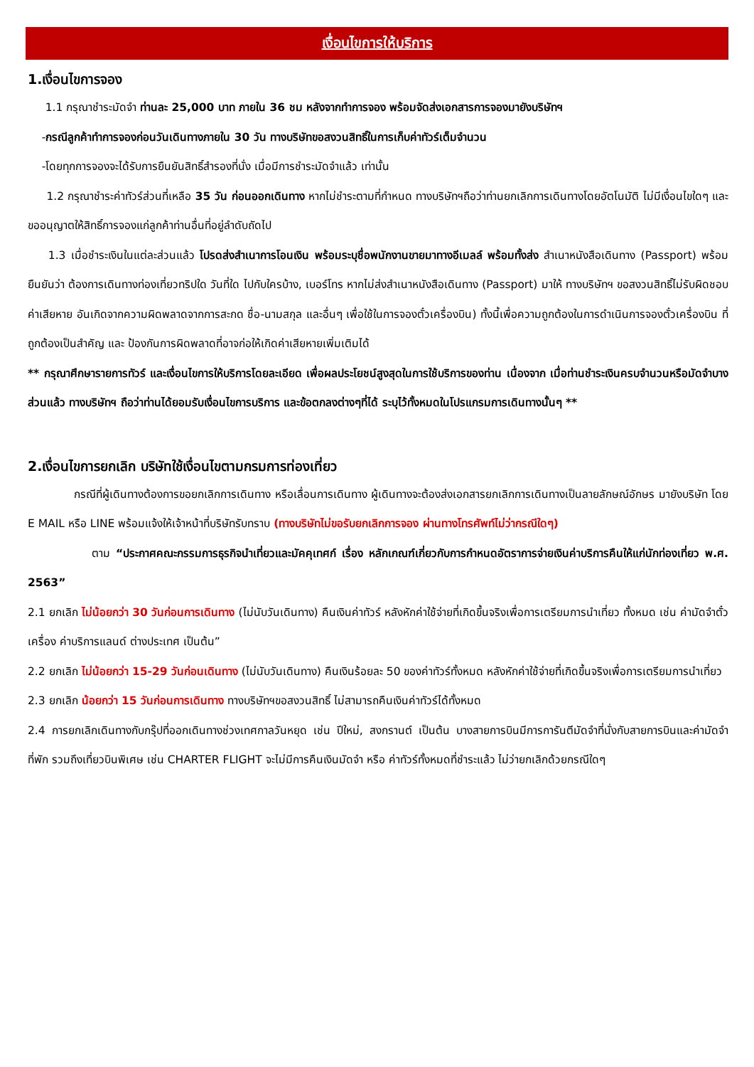เงื่อนไขการให้บริการ
1.เงื่อนไขการจอง
1.1 กรุณาชำระมัดจำ ท่านละ 25,000 บาท ภายใน 36 ชม หลังจากทำการจอง พร้อมจัดส่งเอกสารการจองมายังบริษัทฯ
-กรณีลูกค้าทำการจองก่อนวันเดินทางภายใน 30 วัน ทางบริษัทขอสงวนสิทธิ์ในการเก็บค่าทัวร์เต็มจำนวน
-โดยทุกการจองจะได้รับการยืนยันสิทธิ์สำรองที่นั่ง เมื่อมีการชำระมัดจำแล้ว เท่านั้น
1.2 กรุณาชำระค่าทัวร์ส่วนที่เหลือ 35 วัน ก่อนออกเดินทาง หากไม่ชำระตามที่กำหนด ทางบริษัทฯถือว่าท่านยกเลิกการเดินทางโดยอัตโนมัติ ไม่มีเงื่อนไขใดๆ และขออนุญาตให้สิทธิ์การจองแก่ลูกค้าท่านอื่นที่อยู่ลำดับถัดไป
1.3 เมื่อชำระเงินในแต่ละส่วนแล้ว โปรดส่งสำเนาการโอนเงิน พร้อมระบุชื่อพนักงานขายมาทางอีเมลล์ พร้อมทั้งส่ง สำเนาหนังสือเดินทาง (Passport) พร้อมยืนยันว่า ต้องการเดินทางท่องเที่ยวทริปใด วันที่ใด ไปกับใครบ้าง, เบอร์โทร หากไม่ส่งสำเนาหนังสือเดินทาง (Passport) มาให้ ทางบริษัทฯ ขอสงวนสิทธิ์ไม่รับผิดชอบค่าเสียหาย อันเกิดจากความผิดพลาดจากการสะกด ชื่อ-นามสกุล และอื่นๆ เพื่อใช้ในการจองตั๋วเครื่องบิน) ทั้งนี้เพื่อความถูกต้องในการดำเนินการจองตั๋วเครื่องบิน ที่ถูกต้องเป็นสำคัญ และ ป้องกันการผิดพลาดที่อาจก่อให้เกิดค่าเสียหายเพิ่มเติมได้
** กรุณาศึกษารายการทัวร์ และเงื่อนไขการให้บริการโดยละเอียด เพื่อผลประโยชน์สูงสุดในการใช้บริการของท่าน เนื่องจาก เมื่อท่านชำระเงินครบจำนวนหรือมัดจำบางส่วนแล้ว ทางบริษัทฯ ถือว่าท่านได้ยอมรับเงื่อนไขการบริการ และข้อตกลงต่างๆที่ได้ ระบุไว้ทั้งหมดในโปรแกรมการเดินทางนั้นๆ **
2.เงื่อนไขการยกเลิก บริษัทใช้เงื่อนไขตามกรมการท่องเที่ยว
กรณีที่ผู้เดินทางต้องการขอยกเลิกการเดินทาง หรือเลื่อนการเดินทาง ผู้เดินทางจะต้องส่งเอกสารยกเลิกการเดินทางเป็นลายลักษณ์อักษร มายังบริษัท โดย E MAIL หรือ LINE พร้อมแจ้งให้เจ้าหน้าที่บริษัทรับทราบ (ทางบริษัทไม่ขอรับยกเลิกการจอง ผ่านทางโทรศัพท์ไม่ว่ากรณีใดๆ)
ตาม “ประกาศคณะกรรมการธุรกิจนำเที่ยวและมัคคุเทศก์ เรื่อง หลักเกณฑ์เกี่ยวกับการกำหนดอัตราการจ่ายเงินค่าบริการคืนให้แก่นักท่องเที่ยว พ.ศ. 2563”
2.1 ยกเลิก ไม่น้อยกว่า 30 วันก่อนการเดินทาง (ไม่นับวันเดินทาง) คืนเงินค่าทัวร์ หลังหักค่าใช้จ่ายที่เกิดขึ้นจริงเพื่อการเตรียมการนำเที่ยว ทั้งหมด เช่น ค่ามัดจำตั๋วเครื่อง ค่าบริการแลนด์ ต่างประเทศ เป็นต้น”
2.2 ยกเลิก ไม่น้อยกว่า 15-29 วันก่อนเดินทาง (ไม่นับวันเดินทาง) คืนเงินร้อยละ 50 ของค่าทัวร์ทั้งหมด หลังหักค่าใช้จ่ายที่เกิดขึ้นจริงเพื่อการเตรียมการนำเที่ยว
2.3 ยกเลิก น้อยกว่า 15 วันก่อนการเดินทาง ทางบริษัทฯขอสงวนสิทธิ์ ไม่สามารถคืนเงินค่าทัวร์ได้ทั้งหมด
2.4 การยกเลิกเดินทางกับกรุ๊ปที่ออกเดินทางช่วงเทศกาลวันหยุด เช่น ปีใหม่, สงกรานต์ เป็นต้น บางสายการบินมีการการันตีมัดจำที่นั่งกับสายการบินและค่ามัดจำที่พัก รวมถึงเที่ยวบินพิเศษ เช่น CHARTER FLIGHT จะไม่มีการคืนเงินมัดจำ หรือ ค่าทัวร์ทั้งหมดที่ชำระแล้ว ไม่ว่ายกเลิกด้วยกรณีใดๆ